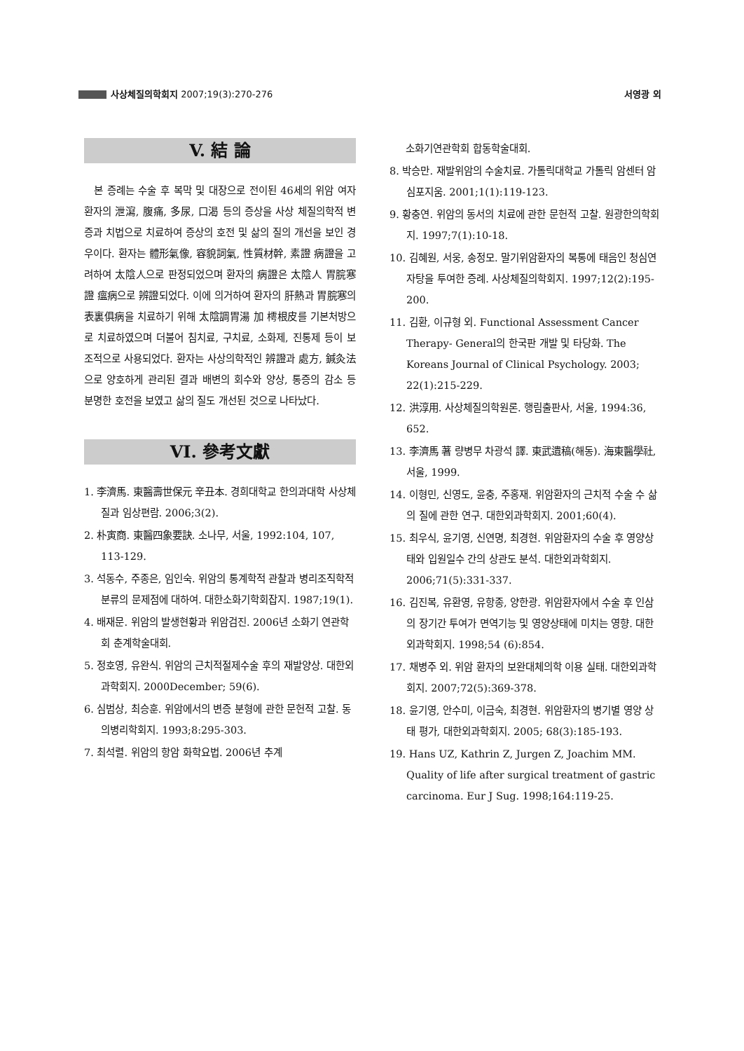사상체질의학회지 2007;19(3):270-276
서영광 외
V. 結 論
본 증례는 수술 후 복막 및 대장으로 전이된 46세의 위암 여자 환자의 泄瀉, 腹痛, 多尿, 口渴 등의 증상을 사상 체질의학적 변증과 치법으로 치료하여 증상의 호전 및 삶의 질의 개선을 보인 경우이다. 환자는 體形氣像, 容貌詞氣, 性質材幹, 素證 病證을 고려하여 太陰人으로 판정되었으며 환자의 病證은 太陰人 胃脘寒證 瘟病으로 辨證되었다. 이에 의거하여 환자의 肝熱과 胃脘寒의 表裏俱病을 치료하기 위해 太陰調胃湯 加 樗根皮를 기본처방으로 치료하였으며 더불어 침치료, 구치료, 소화제, 진통제 등이 보조적으로 사용되었다. 환자는 사상의학적인 辨證과 處方, 鍼灸法으로 양호하게 관리된 결과 배변의 회수와 양상, 통증의 감소 등 분명한 호전을 보였고 삶의 질도 개선된 것으로 나타났다.
VI. 參考文獻
1. 李濟馬. 東醫壽世保元 辛丑本. 경희대학교 한의과대학 사상체질과 임상편람. 2006;3(2).
2. 朴寅商. 東醫四象要訣. 소나무, 서울, 1992:104, 107, 113-129.
3. 석동수, 주종은, 임인숙. 위암의 통계학적 관찰과 병리조직학적 분류의 문제점에 대하여. 대한소화기학회잡지. 1987;19(1).
4. 배재문. 위암의 발생현황과 위암검진. 2006년 소화기 연관학회 춘계학술대회.
5. 정호영, 유완식. 위암의 근치적절제수술 후의 재발양상. 대한외과학회지. 2000December; 59(6).
6. 심범상, 최승훈. 위암에서의 변증 분형에 관한 문헌적 고찰. 동의병리학회지. 1993;8:295-303.
7. 최석렬. 위암의 항암 화학요법. 2006년 추계
소화기연관학회 합동학술대회.
8. 박승만. 재발위암의 수술치료. 가톨릭대학교 가톨릭 암센터 암심포지움. 2001;1(1):119-123.
9. 황충연. 위암의 동서의 치료에 관한 문헌적 고찰. 원광한의학회지. 1997;7(1):10-18.
10. 김혜원, 서웅, 송정모. 말기위암환자의 복통에 태음인 청심연자탕을 투여한 증례. 사상체질의학회지. 1997;12(2):195-200.
11. 김환, 이규형 외. Functional Assessment Cancer Therapy- General의 한국판 개발 및 타당화. The Koreans Journal of Clinical Psychology. 2003; 22(1):215-229.
12. 洪淳用. 사상체질의학원론. 행림출판사, 서울, 1994:36, 652.
13. 李濟馬 著 량병무 차광석 譯. 東武遺稿(해동). 海東醫學社, 서울, 1999.
14. 이형민, 신영도, 윤충, 주홍재. 위암환자의 근치적 수술 수 삶의 질에 관한 연구. 대한외과학회지. 2001;60(4).
15. 최우식, 윤기영, 신연명, 최경현. 위암환자의 수술 후 영양상태와 입원일수 간의 상관도 분석. 대한외과학회지. 2006;71(5):331-337.
16. 김진복, 유환영, 유항종, 양한광. 위암환자에서 수술 후 인삼의 장기간 투여가 면역기능 및 영양상태에 미치는 영향. 대한외과학회지. 1998;54 (6):854.
17. 채병주 외. 위암 환자의 보완대체의학 이용 실태. 대한외과학회지. 2007;72(5):369-378.
18. 윤기영, 안수미, 이금숙, 최경현. 위암환자의 병기별 영양 상태 평가, 대한외과학회지. 2005; 68(3):185-193.
19. Hans UZ, Kathrin Z, Jurgen Z, Joachim MM. Quality of life after surgical treatment of gastric carcinoma. Eur J Sug. 1998;164:119-25.